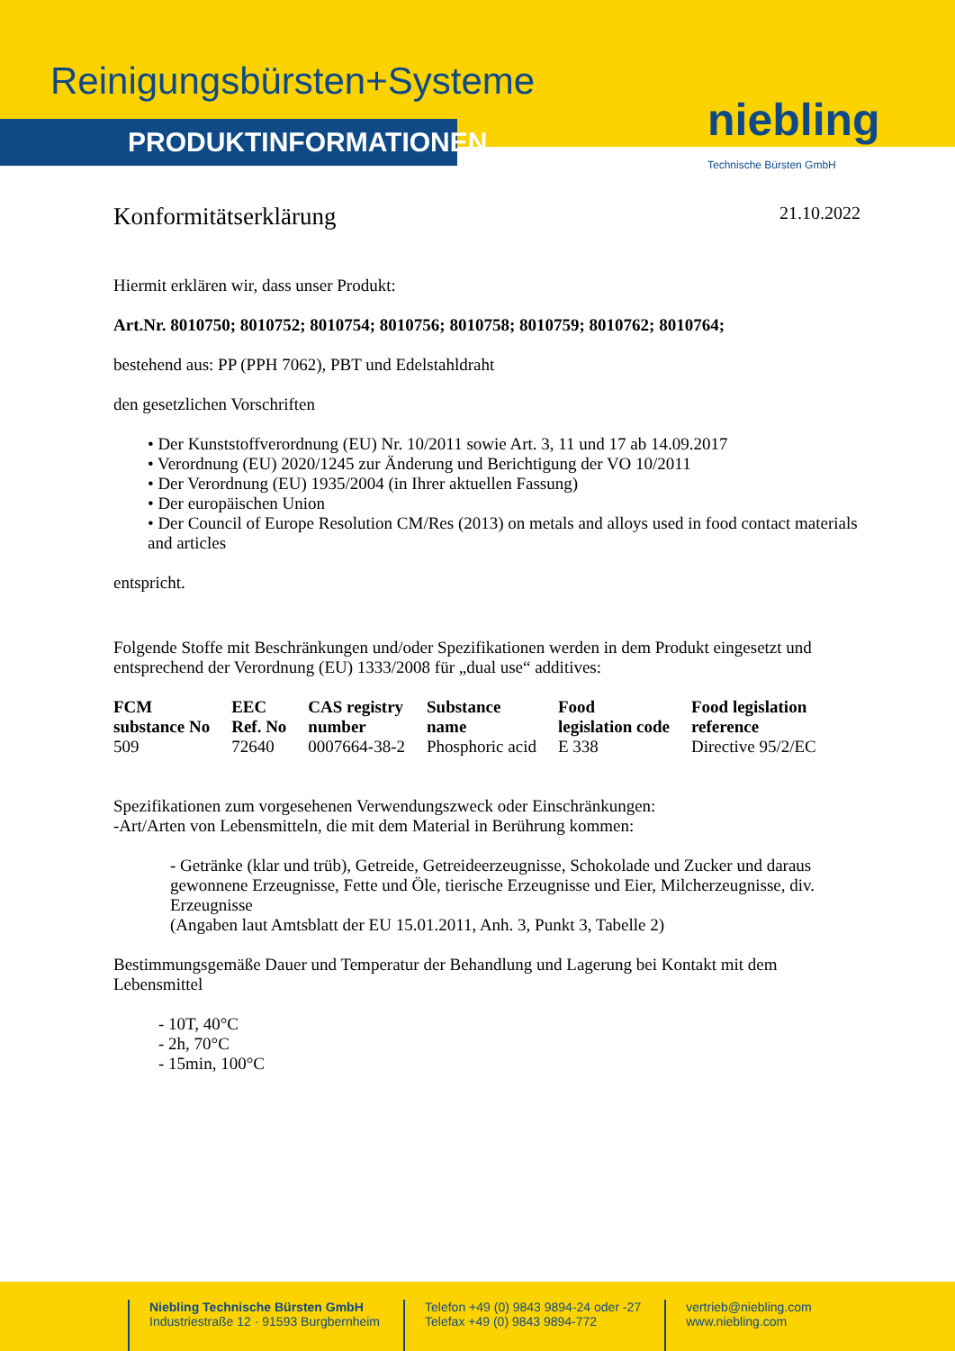Reinigungsbürsten+Systeme
PRODUKTINFORMATIONEN
niebling
Technische Bürsten GmbH
Konformitätserklärung 21.10.2022
Hiermit erklären wir, dass unser Produkt:
Art.Nr. 8010750; 8010752; 8010754; 8010756; 8010758; 8010759; 8010762; 8010764;
bestehend aus: PP (PPH 7062), PBT und Edelstahldraht
den gesetzlichen Vorschriften
• Der Kunststoffverordnung (EU) Nr. 10/2011 sowie Art. 3, 11 und 17 ab 14.09.2017
• Verordnung (EU) 2020/1245 zur Änderung und Berichtigung der VO 10/2011
• Der Verordnung (EU) 1935/2004 (in Ihrer aktuellen Fassung)
• Der europäischen Union
• Der Council of Europe Resolution CM/Res (2013) on metals and alloys used in food contact materials and articles
entspricht.
Folgende Stoffe mit Beschränkungen und/oder Spezifikationen werden in dem Produkt eingesetzt und entsprechend der Verordnung (EU) 1333/2008 für „dual use“ additives:
| FCM substance No | EEC Ref. No | CAS registry number | Substance name | Food legislation code | Food legislation reference |
| --- | --- | --- | --- | --- | --- |
| 509 | 72640 | 0007664-38-2 | Phosphoric acid | E 338 | Directive 95/2/EC |
Spezifikationen zum vorgesehenen Verwendungszweck oder Einschränkungen:
-Art/Arten von Lebensmitteln, die mit dem Material in Berührung kommen:
- Getränke (klar und trüb), Getreide, Getreideerzeugnisse, Schokolade und Zucker und daraus gewonnene Erzeugnisse, Fette und Öle, tierische Erzeugnisse und Eier, Milcherzeugnisse, div. Erzeugnisse
(Angaben laut Amtsblatt der EU 15.01.2011, Anh. 3, Punkt 3, Tabelle 2)
Bestimmungsgemäße Dauer und Temperatur der Behandlung und Lagerung bei Kontakt mit dem Lebensmittel
- 10T, 40°C
- 2h, 70°C
- 15min, 100°C
Niebling Technische Bürsten GmbH
Industriestraße 12 · 91593 Burgbernheim
Telefon +49 (0) 9843 9894-24 oder -27
Telefax +49 (0) 9843 9894-772
vertrieb@niebling.com
www.niebling.com